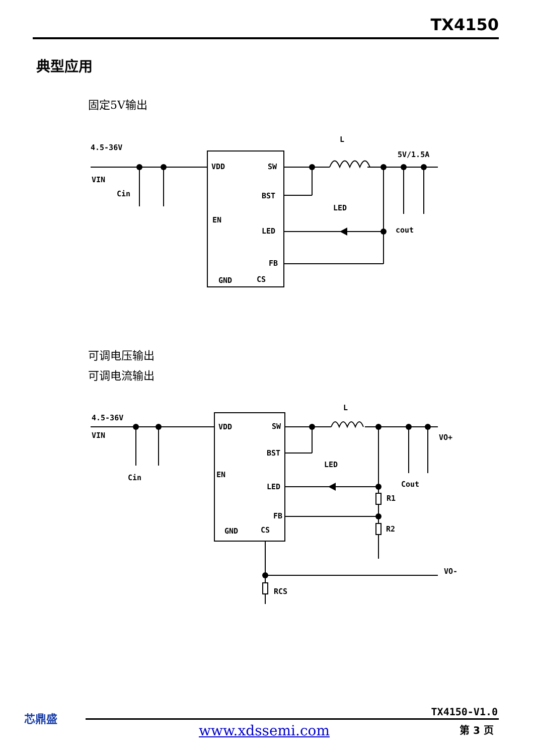TX4150
典型应用
固定5V输出
4.5-36V
VIN
Cin
VDD
SW
BST
EN
LED
FB
GND
CS
L
LED
5V/1.5A
cout
可调电压输出
可调电流输出
4.5-36V
VIN
Cin
VDD
SW
BST
EN
LED
FB
GND
CS
L
LED
VO+
Cout
R1
R2
VO-
RCS
芯鼎盛 TX4150-V1.0
www.xdssemi.com 第 3 页